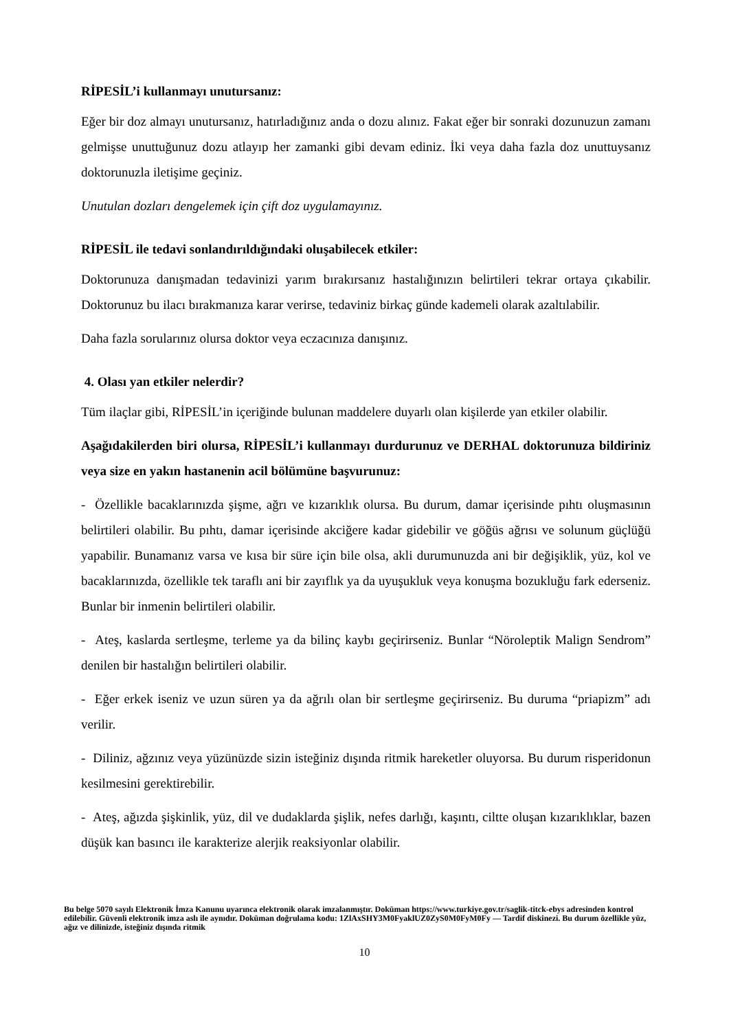RİPESİL’i kullanmayı unutursanız:
Eğer bir doz almayı unutursanız, hatırladığınız anda o dozu alınız. Fakat eğer bir sonraki dozunuzun zamanı gelmişse unuttuğunuz dozu atlayıp her zamanki gibi devam ediniz. İki veya daha fazla doz unuttuysanız doktorunuzla iletişime geçiniz.
Unutulan dozları dengelemek için çift doz uygulamayınız.
RİPESİL ile tedavi sonlandırıldığındaki oluşabilecek etkiler:
Doktorunuza danışmadan tedavinizi yarım bırakırsanız hastalığınızın belirtileri tekrar ortaya çıkabilir. Doktorunuz bu ilacı bırakmanıza karar verirse, tedaviniz birkaç günde kademeli olarak azaltılabilir.
Daha fazla sorularınız olursa doktor veya eczacınıza danışınız.
4. Olası yan etkiler nelerdir?
Tüm ilaçlar gibi, RİPESİL’in içeriğinde bulunan maddelere duyarlı olan kişilerde yan etkiler olabilir.
Aşağıdakilerden biri olursa, RİPESİL’i kullanmayı durdurunuz ve DERHAL doktorunuza bildiriniz veya size en yakın hastanenin acil bölümüne başvurunuz:
- Özellikle bacaklarınızda şişme, ağrı ve kızarıklık olursa. Bu durum, damar içerisinde pıhtı oluşmasının belirtileri olabilir. Bu pıhtı, damar içerisinde akciğere kadar gidebilir ve göğüs ağrısı ve solunum güçlüğü yapabilir. Bunamanız varsa ve kısa bir süre için bile olsa, akli durumunuzda ani bir değişiklik, yüz, kol ve bacaklarınızda, özellikle tek taraflı ani bir zayıflık ya da uyuşukluk veya konuşma bozukluğu fark ederseniz. Bunlar bir inmenin belirtileri olabilir.
- Ateş, kaslarda sertleşme, terleme ya da bilinç kaybı geçirirseniz. Bunlar “Nöroleptik Malign Sendrom” denilen bir hastalığın belirtileri olabilir.
- Eğer erkek iseniz ve uzun süren ya da ağrılı olan bir sertleşme geçirirseniz. Bu duruma “priapizm” adı verilir.
- Diliniz, ağzınız veya yüzünüzde sizin isteğiniz dışında ritmik hareketler oluyorsa. Bu durum risperidonun kesilmesini gerektirebilir.
- Ateş, ağızda şişkinlik, yüz, dil ve dudaklarda şişlik, nefes darlığı, kaşıntı, ciltte oluşan kızarıklıklar, bazen düşük kan basıncı ile karakterize alerjik reaksiyonlar olabilir.
Bu belge 5070 sayılı Elektronik İmza Kanunu uyarınca elektronik olarak imzalanmıştır. Doküman https://www.turkiye.gov.tr/saglik-titck-ebys adresinden kontrol edilebilir. Güvenli elektronik imza aslı ile aynıdır. Doküman doğrulama kodu: 1ZlAxSHY3M0FyaklUZ0ZyS0M0FyM0Fy — Tardif diskinezi. Bu durum özellikle yüz, ağız ve dilinizde, isteğiniz dışında ritmik
10